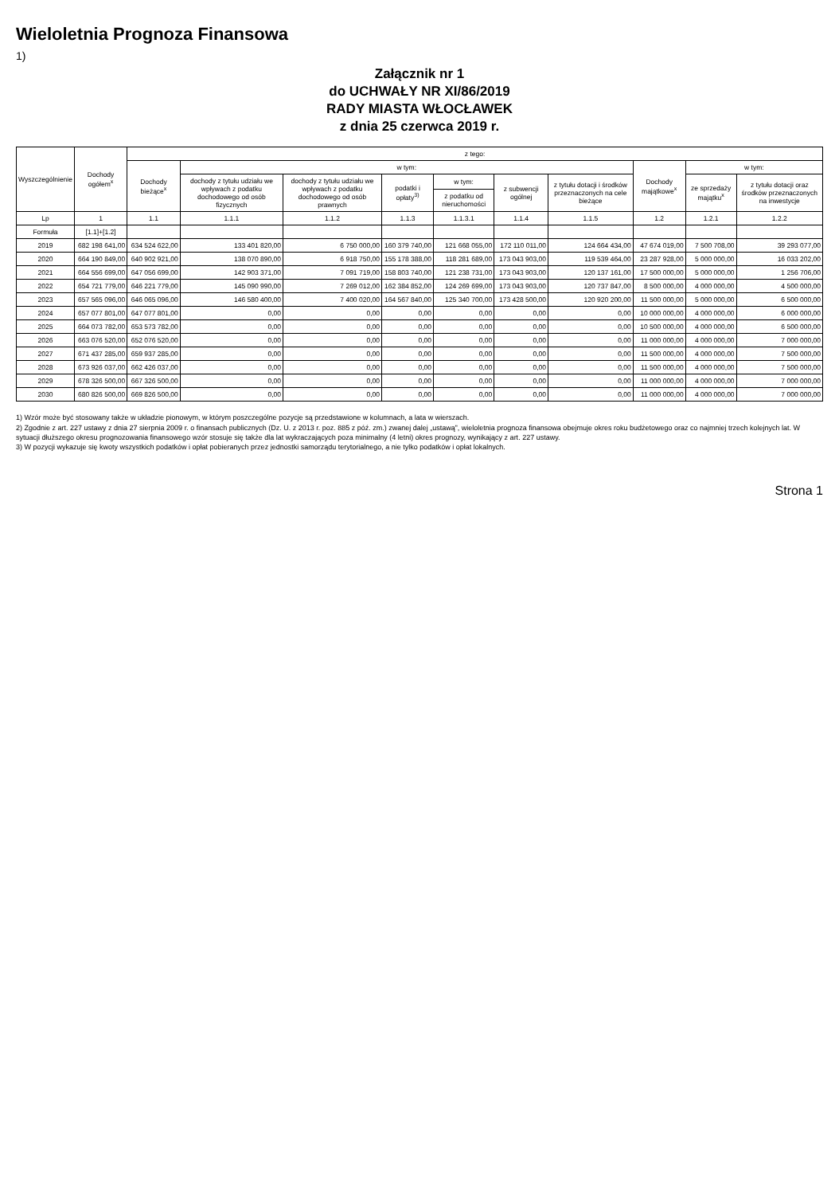Wieloletnia Prognoza Finansowa
1)
Załącznik nr 1
do UCHWAŁY NR XI/86/2019
RADY MIASTA WŁOCŁAWEK
z dnia 25 czerwca 2019 r.
| Wyszczególnienie | Dochody ogółem<sup>x</sup> | z tego: | | | | | | | | | |
| --- | --- | --- | --- | --- | --- | --- | --- | --- | --- | --- | --- |
| | | Dochody bieżące<sup>x</sup> | w tym: | | | | | | Dochody majątkowe<sup>x</sup> | w tym: | |
| | | | dochody z tytułu udziału we wpływach z podatku dochodowego od osób fizycznych | dochody z tytułu udziału we wpływach z podatku dochodowego od osób prawnych | podatki i opłaty<sup>3)</sup> | w tym: | z subwencji ogólnej | z tytułu dotacji i środków przeznaczonych na cele bieżące | | ze sprzedaży majątku<sup>x</sup> | z tytułu dotacji oraz środków przeznaczonych na inwestycje |
| | | | | | | z podatku od nieruchomości | | | | | |
| Lp | 1 | 1.1 | 1.1.1 | 1.1.2 | 1.1.3 | 1.1.3.1 | 1.1.4 | 1.1.5 | 1.2 | 1.2.1 | 1.2.2 |
| Formuła | [1.1]+[1.2] | | | | | | | | | | |
| 2019 | 682 198 641,00 | 634 524 622,00 | 133 401 820,00 | 6 750 000,00 | 160 379 740,00 | 121 668 055,00 | 172 110 011,00 | 124 664 434,00 | 47 674 019,00 | 7 500 708,00 | 39 293 077,00 |
| 2020 | 664 190 849,00 | 640 902 921,00 | 138 070 890,00 | 6 918 750,00 | 155 178 388,00 | 118 281 689,00 | 173 043 903,00 | 119 539 464,00 | 23 287 928,00 | 5 000 000,00 | 16 033 202,00 |
| 2021 | 664 556 699,00 | 647 056 699,00 | 142 903 371,00 | 7 091 719,00 | 158 803 740,00 | 121 238 731,00 | 173 043 903,00 | 120 137 161,00 | 17 500 000,00 | 5 000 000,00 | 1 256 706,00 |
| 2022 | 654 721 779,00 | 646 221 779,00 | 145 090 990,00 | 7 269 012,00 | 162 384 852,00 | 124 269 699,00 | 173 043 903,00 | 120 737 847,00 | 8 500 000,00 | 4 000 000,00 | 4 500 000,00 |
| 2023 | 657 565 096,00 | 646 065 096,00 | 146 580 400,00 | 7 400 020,00 | 164 567 840,00 | 125 340 700,00 | 173 428 500,00 | 120 920 200,00 | 11 500 000,00 | 5 000 000,00 | 6 500 000,00 |
| 2024 | 657 077 801,00 | 647 077 801,00 | 0,00 | 0,00 | 0,00 | 0,00 | 0,00 | 0,00 | 10 000 000,00 | 4 000 000,00 | 6 000 000,00 |
| 2025 | 664 073 782,00 | 653 573 782,00 | 0,00 | 0,00 | 0,00 | 0,00 | 0,00 | 0,00 | 10 500 000,00 | 4 000 000,00 | 6 500 000,00 |
| 2026 | 663 076 520,00 | 652 076 520,00 | 0,00 | 0,00 | 0,00 | 0,00 | 0,00 | 0,00 | 11 000 000,00 | 4 000 000,00 | 7 000 000,00 |
| 2027 | 671 437 285,00 | 659 937 285,00 | 0,00 | 0,00 | 0,00 | 0,00 | 0,00 | 0,00 | 11 500 000,00 | 4 000 000,00 | 7 500 000,00 |
| 2028 | 673 926 037,00 | 662 426 037,00 | 0,00 | 0,00 | 0,00 | 0,00 | 0,00 | 0,00 | 11 500 000,00 | 4 000 000,00 | 7 500 000,00 |
| 2029 | 678 326 500,00 | 667 326 500,00 | 0,00 | 0,00 | 0,00 | 0,00 | 0,00 | 0,00 | 11 000 000,00 | 4 000 000,00 | 7 000 000,00 |
| 2030 | 680 826 500,00 | 669 826 500,00 | 0,00 | 0,00 | 0,00 | 0,00 | 0,00 | 0,00 | 11 000 000,00 | 4 000 000,00 | 7 000 000,00 |
1) Wzór może być stosowany także w układzie pionowym, w którym poszczególne pozycje są przedstawione w kolumnach, a lata w wierszach.
2) Zgodnie z art. 227 ustawy z dnia 27 sierpnia 2009 r. o finansach publicznych (Dz. U. z 2013 r. poz. 885 z póź. zm.) zwanej dalej „ustawą”, wieloletnia prognoza finansowa obejmuje okres roku budżetowego oraz co najmniej trzech kolejnych lat. W sytuacji dłuższego okresu prognozowania finansowego wzór stosuje się także dla lat wykraczających poza minimalny (4 letni) okres prognozy, wynikający z art. 227 ustawy.
3) W pozycji wykazuje się kwoty wszystkich podatków i opłat pobieranych przez jednostki samorządu terytorialnego, a nie tylko podatków i opłat lokalnych.
Strona 1